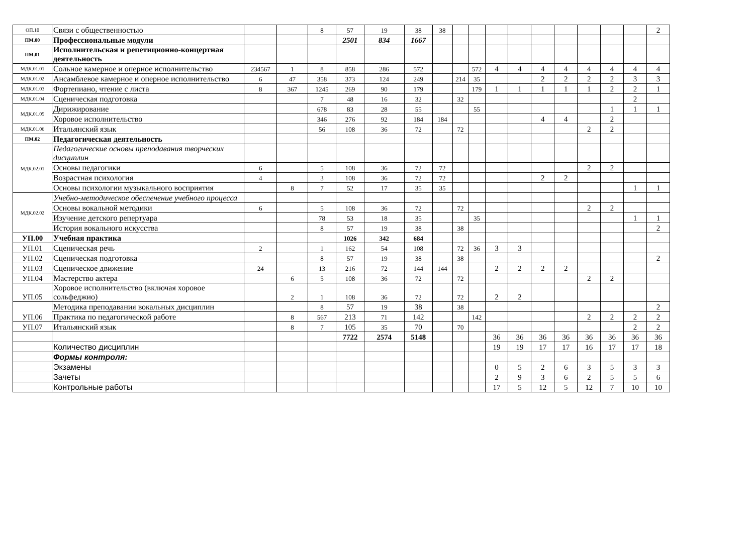| ОП.10 | Связи с общественностью | | | 8 | 57 | 19 | 38 | 38 | | | | | | | | | | 2 |
| ПМ.00 | Профессиональные модули | | | | 2501 | 834 | 1667 | | | | | | | | | | | |
| ПМ.01 | Исполнительская и репетиционно-концертная деятельность | | | | | | | | | | | | | | | | | |
| МДК.01.01 | Сольное камерное и оперное исполнительство | 234567 | 1 | 8 | 858 | 286 | 572 | | | 572 | 4 | 4 | 4 | 4 | 4 | 4 | 4 | 4 |
| МДК.01.02 | Ансамблевое камерное и оперное исполнительство | 6 | 47 | 358 | 373 | 124 | 249 | | 214 | 35 | | | 2 | 2 | 2 | 2 | 3 | 3 |
| МДК.01.03 | Фортепиано, чтение с листа | 8 | 367 | 1245 | 269 | 90 | 179 | | | 179 | 1 | 1 | 1 | 1 | 1 | 2 | 2 | 1 |
| МДК.01.04 | Сценическая подготовка | | | 7 | 48 | 16 | 32 | | 32 | | | | | | | | 2 | |
| МДК.01.05 | Дирижирование | | | 678 | 83 | 28 | 55 | | | 55 | | | | | | 1 | 1 | 1 |
| | Хоровое исполнительство | | | 346 | 276 | 92 | 184 | 184 | | | | | 4 | 4 | | 2 | | |
| МДК.01.06 | Итальянский язык | | | 56 | 108 | 36 | 72 | | 72 | | | | | | 2 | 2 | | |
| ПМ.02 | Педагогическая деятельность | | | | | | | | | | | | | | | | | |
| МДК.02.01 | Педагогические основы преподавания творческих дисциплин | | | | | | | | | | | | | | | | | |
| | Основы педагогики | 6 | | 5 | 108 | 36 | 72 | 72 | | | | | | | 2 | 2 | | |
| | Возрастная психология | 4 | | 3 | 108 | 36 | 72 | 72 | | | | | 2 | 2 | | | | |
| | Основы психологии музыкального восприятия | | 8 | 7 | 52 | 17 | 35 | 35 | | | | | | | | | 1 | 1 |
| МДК.02.02 | Учебно-методическое обеспечение учебного процесса | | | | | | | | | | | | | | | | | |
| | Основы вокальной методики | 6 | | 5 | 108 | 36 | 72 | | 72 | | | | | | 2 | 2 | | |
| | Изучение детского репертуара | | | 78 | 53 | 18 | 35 | | | 35 | | | | | | | 1 | 1 |
| | История вокального искусства | | | 8 | 57 | 19 | 38 | | 38 | | | | | | | | | 2 |
| УП.00 | Учебная практика | | | | 1026 | 342 | 684 | | | | | | | | | | | |
| УП.01 | Сценическая речь | 2 | | 1 | 162 | 54 | 108 | | 72 | 36 | 3 | 3 | | | | | | |
| УП.02 | Сценическая подготовка | | | 8 | 57 | 19 | 38 | | 38 | | | | | | | | | 2 |
| УП.03 | Сценическое движение | 24 | | 13 | 216 | 72 | 144 | 144 | | | 2 | 2 | 2 | 2 | | | | |
| УП.04 | Мастерство актера | | 6 | 5 | 108 | 36 | 72 | | 72 | | | | | | 2 | 2 | | |
| УП.05 | Хоровое исполнительство (включая хоровое сольфеджио) | | 2 | 1 | 108 | 36 | 72 | | 72 | | 2 | 2 | | | | | | |
| УП.06 | Методика преподавания вокальных дисциплин | | | 8 | 57 | 19 | 38 | | 38 | | | | | | | | | 2 |
| | Практика по педагогической работе | | 8 | 567 | 213 | 71 | 142 | | | 142 | | | | | 2 | 2 | 2 | 2 |
| УП.07 | Итальянский язык | | 8 | 7 | 105 | 35 | 70 | | 70 | | | | | | | | 2 | 2 |
| | | | | | 7722 | 2574 | 5148 | | | | 36 | 36 | 36 | 36 | 36 | 36 | 36 | 36 |
| | Количество дисциплин | | | | | | | | | | 19 | 19 | 17 | 17 | 16 | 17 | 17 | 18 |
| | Формы контроля: | | | | | | | | | | | | | | | | | |
| | Экзамены | | | | | | | | | | 0 | 5 | 2 | 6 | 3 | 5 | 3 | 3 |
| | Зачеты | | | | | | | | | | 2 | 9 | 3 | 6 | 2 | 5 | 5 | 6 |
| | Контрольные работы | | | | | | | | | | 17 | 5 | 12 | 5 | 12 | 7 | 10 | 10 |